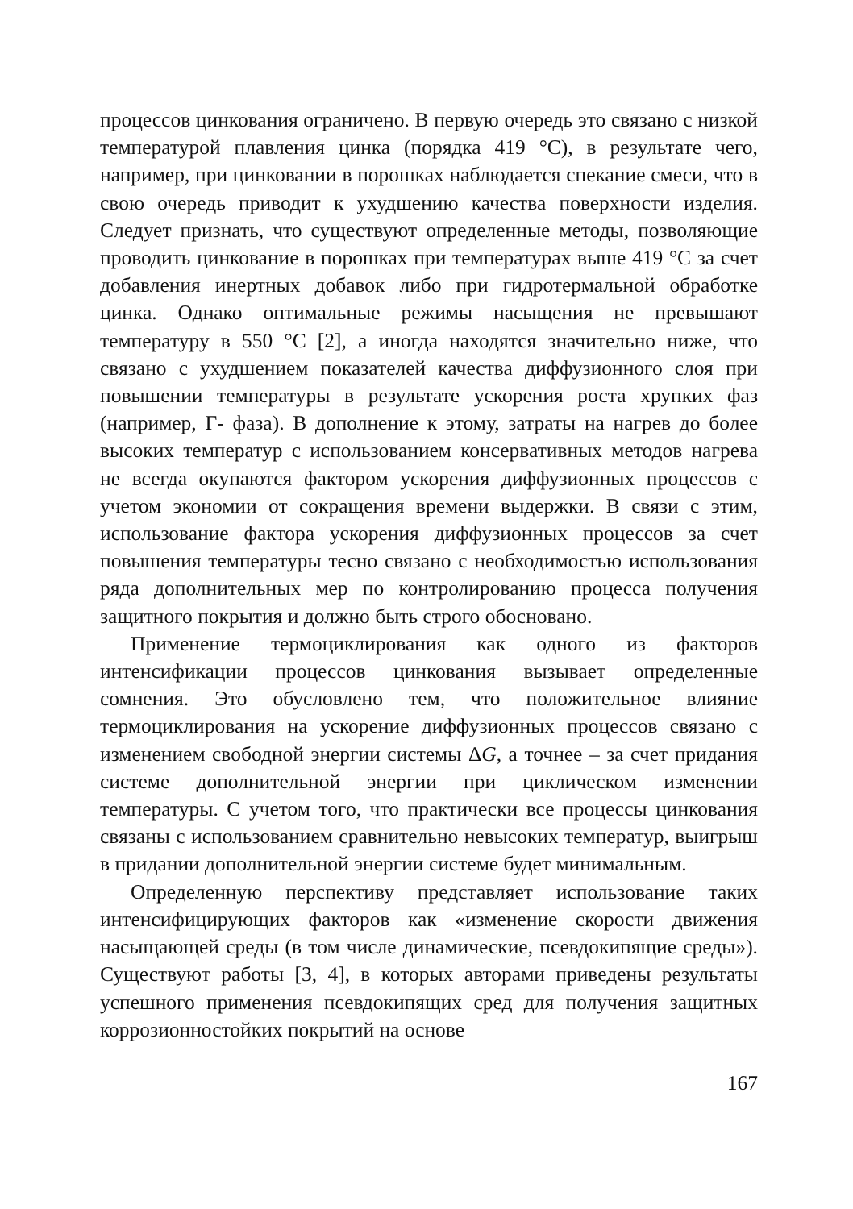процессов цинкования ограничено. В первую очередь это связано с низкой температурой плавления цинка (порядка 419 °С), в результате чего, например, при цинковании в порошках наблюдается спекание смеси, что в свою очередь приводит к ухудшению качества поверхности изделия. Следует признать, что существуют определенные методы, позволяющие проводить цинкование в порошках при температурах выше 419 °С за счет добавления инертных добавок либо при гидротермальной обработке цинка. Однако оптимальные режимы насыщения не превышают температуру в 550 °С [2], а иногда находятся значительно ниже, что связано с ухудшением показателей качества диффузионного слоя при повышении температуры в результате ускорения роста хрупких фаз (например, Г- фаза). В дополнение к этому, затраты на нагрев до более высоких температур с использованием консервативных методов нагрева не всегда окупаются фактором ускорения диффузионных процессов с учетом экономии от сокращения времени выдержки. В связи с этим, использование фактора ускорения диффузионных процессов за счет повышения температуры тесно связано с необходимостью использования ряда дополнительных мер по контролированию процесса получения защитного покрытия и должно быть строго обосновано.
Применение термоциклирования как одного из факторов интенсификации процессов цинкования вызывает определенные сомнения. Это обусловлено тем, что положительное влияние термоциклирования на ускорение диффузионных процессов связано с изменением свободной энергии системы ΔG, а точнее – за счет придания системе дополнительной энергии при циклическом изменении температуры. С учетом того, что практически все процессы цинкования связаны с использованием сравнительно невысоких температур, выигрыш в придании дополнительной энергии системе будет минимальным.
Определенную перспективу представляет использование таких интенсифицирующих факторов как «изменение скорости движения насыщающей среды (в том числе динамические, псевдокипящие среды»). Существуют работы [3, 4], в которых авторами приведены результаты успешного применения псевдокипящих сред для получения защитных коррозионностойких покрытий на основе
167